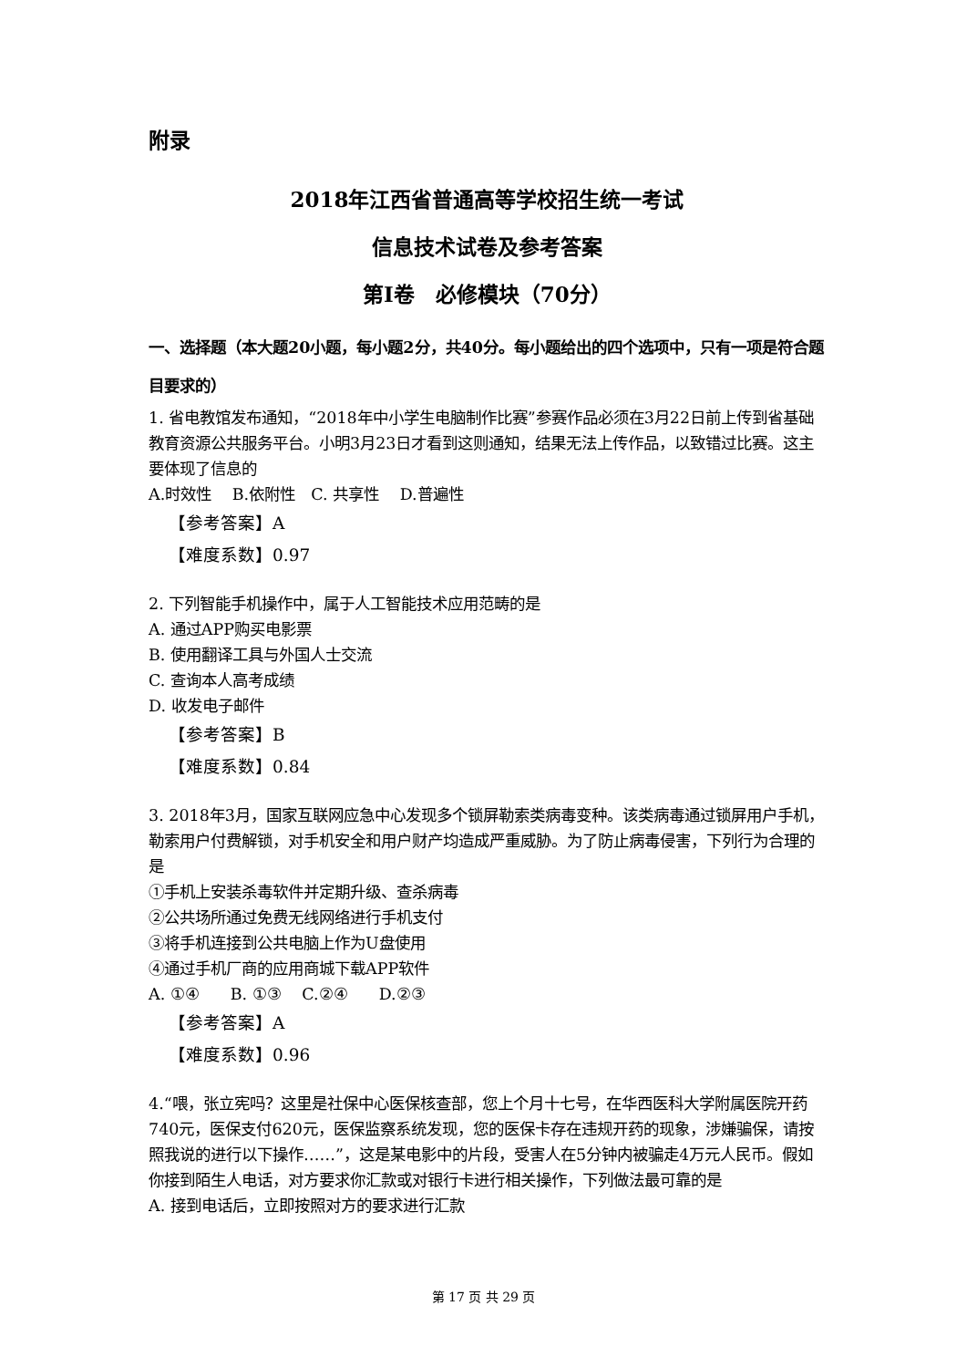附录
2018年江西省普通高等学校招生统一考试
信息技术试卷及参考答案
第Ⅰ卷　必修模块（70分）
一、选择题（本大题20小题，每小题2分，共40分。每小题给出的四个选项中，只有一项是符合题目要求的）
1. 省电教馆发布通知，“2018年中小学生电脑制作比赛”参赛作品必须在3月22日前上传到省基础教育资源公共服务平台。小明3月23日才看到这则通知，结果无法上传作品，以致错过比赛。这主要体现了信息的
A.时效性　 B.依附性　C. 共享性　 D.普遍性
【参考答案】A
【难度系数】0.97
2. 下列智能手机操作中，属于人工智能技术应用范畴的是
A. 通过APP购买电影票
B. 使用翻译工具与外国人士交流
C. 查询本人高考成绩
D. 收发电子邮件
【参考答案】B
【难度系数】0.84
3. 2018年3月，国家互联网应急中心发现多个锁屏勒索类病毒变种。该类病毒通过锁屏用户手机，勒索用户付费解锁，对手机安全和用户财产均造成严重威胁。为了防止病毒侵害，下列行为合理的是
①手机上安装杀毒软件并定期升级、查杀病毒
②公共场所通过免费无线网络进行手机支付
③将手机连接到公共电脑上作为U盘使用
④通过手机厂商的应用商城下载APP软件
A. ①④　　B. ①③　 C.②④　　D.②③
【参考答案】A
【难度系数】0.96
4.“喂，张立宪吗？这里是社保中心医保核查部，您上个月十七号，在华西医科大学附属医院开药740元，医保支付620元，医保监察系统发现，您的医保卡存在违规开药的现象，涉嫌骗保，请按照我说的进行以下操作……”，这是某电影中的片段，受害人在5分钟内被骗走4万元人民币。假如你接到陌生人电话，对方要求你汇款或对银行卡进行相关操作，下列做法最可靠的是
A. 接到电话后，立即按照对方的要求进行汇款
第 17 页 共 29 页